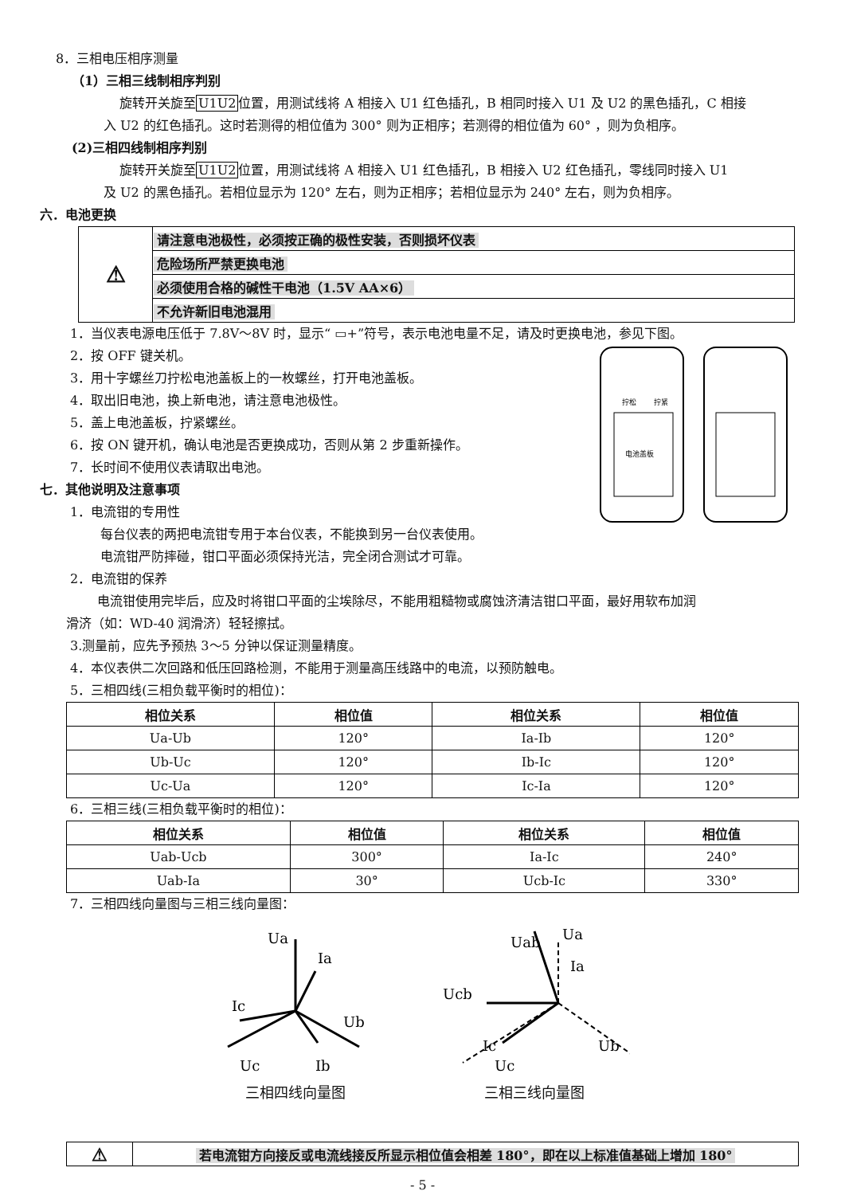8．三相电压相序测量
（1）三相三线制相序判别
旋转开关旋至U1U2位置，用测试线将 A 相接入 U1 红色插孔，B 相同时接入 U1 及 U2 的黑色插孔，C 相接
入 U2 的红色插孔。这时若测得的相位值为 300° 则为正相序；若测得的相位值为 60° ，则为负相序。
(2)三相四线制相序判别
旋转开关旋至U1U2位置，用测试线将 A 相接入 U1 红色插孔，B 相接入 U2 红色插孔，零线同时接入 U1
及 U2 的黑色插孔。若相位显示为 120° 左右，则为正相序；若相位显示为 240° 左右，则为负相序。
六．电池更换
| ⚠ | 请注意电池极性，必须按正确的极性安装，否则损坏仪表 |
| | 危险场所严禁更换电池 |
| | 必须使用合格的碱性干电池（1.5V AA×6） |
| | 不允许新旧电池混用 |
1．当仪表电源电压低于 7.8V～8V 时，显示“ ▭+”符号，表示电池电量不足，请及时更换电池，参见下图。
2．按 OFF 键关机。
3．用十字螺丝刀拧松电池盖板上的一枚螺丝，打开电池盖板。
4．取出旧电池，换上新电池，请注意电池极性。
5．盖上电池盖板，拧紧螺丝。
6．按 ON 键开机，确认电池是否更换成功，否则从第 2 步重新操作。
7．长时间不使用仪表请取出电池。
七．其他说明及注意事项
1．电流钳的专用性
每台仪表的两把电流钳专用于本台仪表，不能换到另一台仪表使用。
电流钳严防摔碰，钳口平面必须保持光洁，完全闭合测试才可靠。
拧松
拧紧
电池盖板
2．电流钳的保养
电流钳使用完毕后，应及时将钳口平面的尘埃除尽，不能用粗糙物或腐蚀济清洁钳口平面，最好用软布加润
滑济（如：WD-40 润滑济）轻轻擦拭。
3.测量前，应先予预热 3～5 分钟以保证测量精度。
4．本仪表供二次回路和低压回路检测，不能用于测量高压线路中的电流，以预防触电。
5．三相四线(三相负载平衡时的相位)：
| 相位关系 | 相位值 | 相位关系 | 相位值 |
| --- | --- | --- | --- |
| Ua-Ub | 120° | Ia-Ib | 120° |
| Ub-Uc | 120° | Ib-Ic | 120° |
| Uc-Ua | 120° | Ic-Ia | 120° |
6．三相三线(三相负载平衡时的相位)：
| 相位关系 | 相位值 | 相位关系 | 相位值 |
| --- | --- | --- | --- |
| Uab-Ucb | 300° | Ia-Ic | 240° |
| Uab-Ia | 30° | Ucb-Ic | 330° |
7．三相四线向量图与三相三线向量图：
Ua
Ia
Ic
Ub
Uc
Ib
三相四线向量图
Uab
Ua
Ia
Ucb
Ic
Ub
Uc
三相三线向量图
| ⚠ | 若电流钳方向接反或电流线接反所显示相位值会相差 180°，即在以上标准值基础上增加 180° |
- 5 -